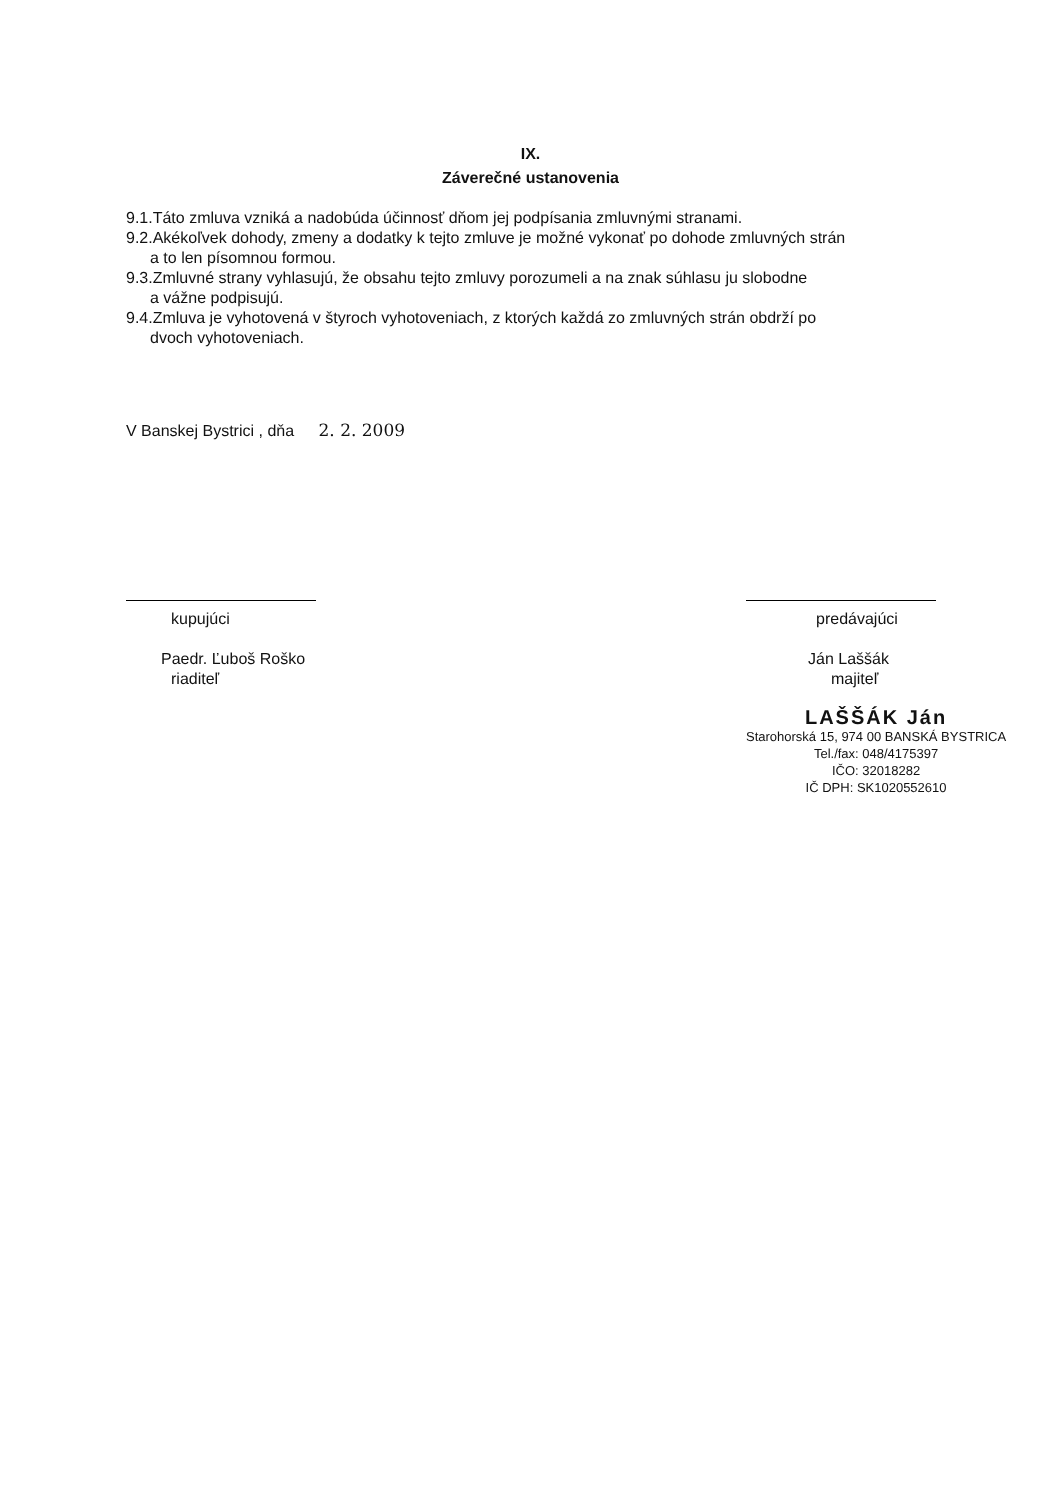IX.
Záverečné ustanovenia
9.1.Táto zmluva vzniká a nadobúda účinnosť dňom jej podpísania zmluvnými stranami.
9.2.Akékoľvek dohody, zmeny a dodatky k tejto zmluve je možné vykonať po dohode zmluvných strán
a to len písomnou formou.
9.3.Zmluvné strany vyhlasujú, že obsahu tejto zmluvy porozumeli a na znak súhlasu ju slobodne
a vážne podpisujú.
9.4.Zmluva je vyhotovená v štyroch vyhotoveniach, z ktorých každá zo zmluvných strán obdrží po
dvoch vyhotoveniach.
V Banskej Bystrici , dňa 2. 2. 2009
kupujúci
Paedr. Ľuboš Roško
riaditeľ
predávajúci
Ján Laššák
majiteľ
LAŠŠÁK Ján
Starohorská 15, 974 00 BANSKÁ BYSTRICA
Tel./fax: 048/4175397
IČO: 32018282
IČ DPH: SK1020552610